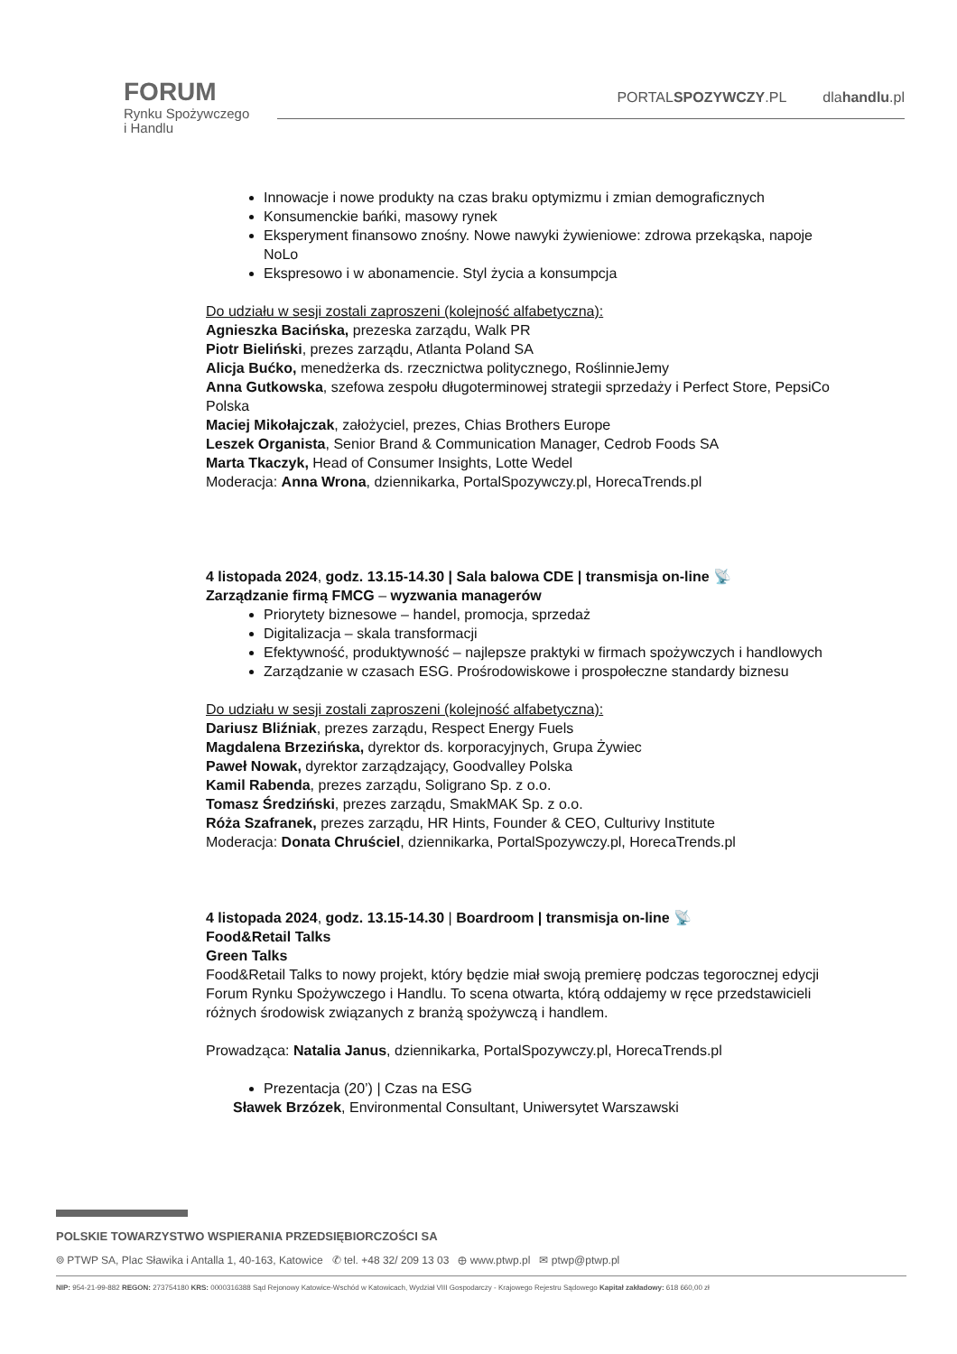FORUM
Rynku Spożywczego
i Handlu
PORTALSPOZYWCZY.PL dlahandlu.pl
Innowacje i nowe produkty na czas braku optymizmu i zmian demograficznych
Konsumenckie bańki, masowy rynek
Eksperyment finansowo znośny. Nowe nawyki żywieniowe: zdrowa przekąska, napoje NoLo
Ekspresowo i w abonamencie. Styl życia a konsumpcja
Do udziału w sesji zostali zaproszeni (kolejność alfabetyczna):
Agnieszka Bacińska, prezeska zarządu, Walk PR
Piotr Bieliński, prezes zarządu, Atlanta Poland SA
Alicja Bućko, menedżerka ds. rzecznictwa politycznego, RoślinnieJemy
Anna Gutkowska, szefowa zespołu długoterminowej strategii sprzedaży i Perfect Store, PepsiCo Polska
Maciej Mikołajczak, założyciel, prezes, Chias Brothers Europe
Leszek Organista, Senior Brand & Communication Manager, Cedrob Foods SA
Marta Tkaczyk, Head of Consumer Insights, Lotte Wedel
Moderacja: Anna Wrona, dziennikarka, PortalSpozywczy.pl, HorecaTrends.pl
4 listopada 2024, godz. 13.15-14.30 | Sala balowa CDE | transmisja on-line 📡
Zarządzanie firmą FMCG – wyzwania managerów
Priorytety biznesowe – handel, promocja, sprzedaż
Digitalizacja – skala transformacji
Efektywność, produktywność – najlepsze praktyki w firmach spożywczych i handlowych
Zarządzanie w czasach ESG. Prośrodowiskowe i prospołeczne standardy biznesu
Do udziału w sesji zostali zaproszeni (kolejność alfabetyczna):
Dariusz Bliźniak, prezes zarządu, Respect Energy Fuels
Magdalena Brzezińska, dyrektor ds. korporacyjnych, Grupa Żywiec
Paweł Nowak, dyrektor zarządzający, Goodvalley Polska
Kamil Rabenda, prezes zarządu, Soligrano Sp. z o.o.
Tomasz Średziński, prezes zarządu, SmakMAK Sp. z o.o.
Róża Szafranek, prezes zarządu, HR Hints, Founder & CEO, Culturivy Institute
Moderacja: Donata Chruściel, dziennikarka, PortalSpozywczy.pl, HorecaTrends.pl
4 listopada 2024, godz. 13.15-14.30 | Boardroom | transmisja on-line 📡
Food&Retail Talks
Green Talks
Food&Retail Talks to nowy projekt, który będzie miał swoją premierę podczas tegorocznej edycji Forum Rynku Spożywczego i Handlu. To scena otwarta, którą oddajemy w ręce przedstawicieli różnych środowisk związanych z branżą spożywczą i handlem.
Prowadząca: Natalia Janus, dziennikarka, PortalSpozywczy.pl, HorecaTrends.pl
Prezentacja (20’) | Czas na ESG
Sławek Brzózek, Environmental Consultant, Uniwersytet Warszawski
POLSKIE TOWARZYSTWO WSPIERANIA PRZEDSIĘBIORCZOŚCI SA
⌾ PTWP SA, Plac Sławika i Antalla 1, 40-163, Katowice ✆ tel. +48 32/ 209 13 03 ⊕ www.ptwp.pl ✉ ptwp@ptwp.pl
NIP: 954-21-99-882 REGON: 273754180 KRS: 0000316388 Sąd Rejonowy Katowice-Wschód w Katowicach, Wydział VIII Gospodarczy - Krajowego Rejestru Sądowego Kapitał zakładowy: 618 660,00 zł